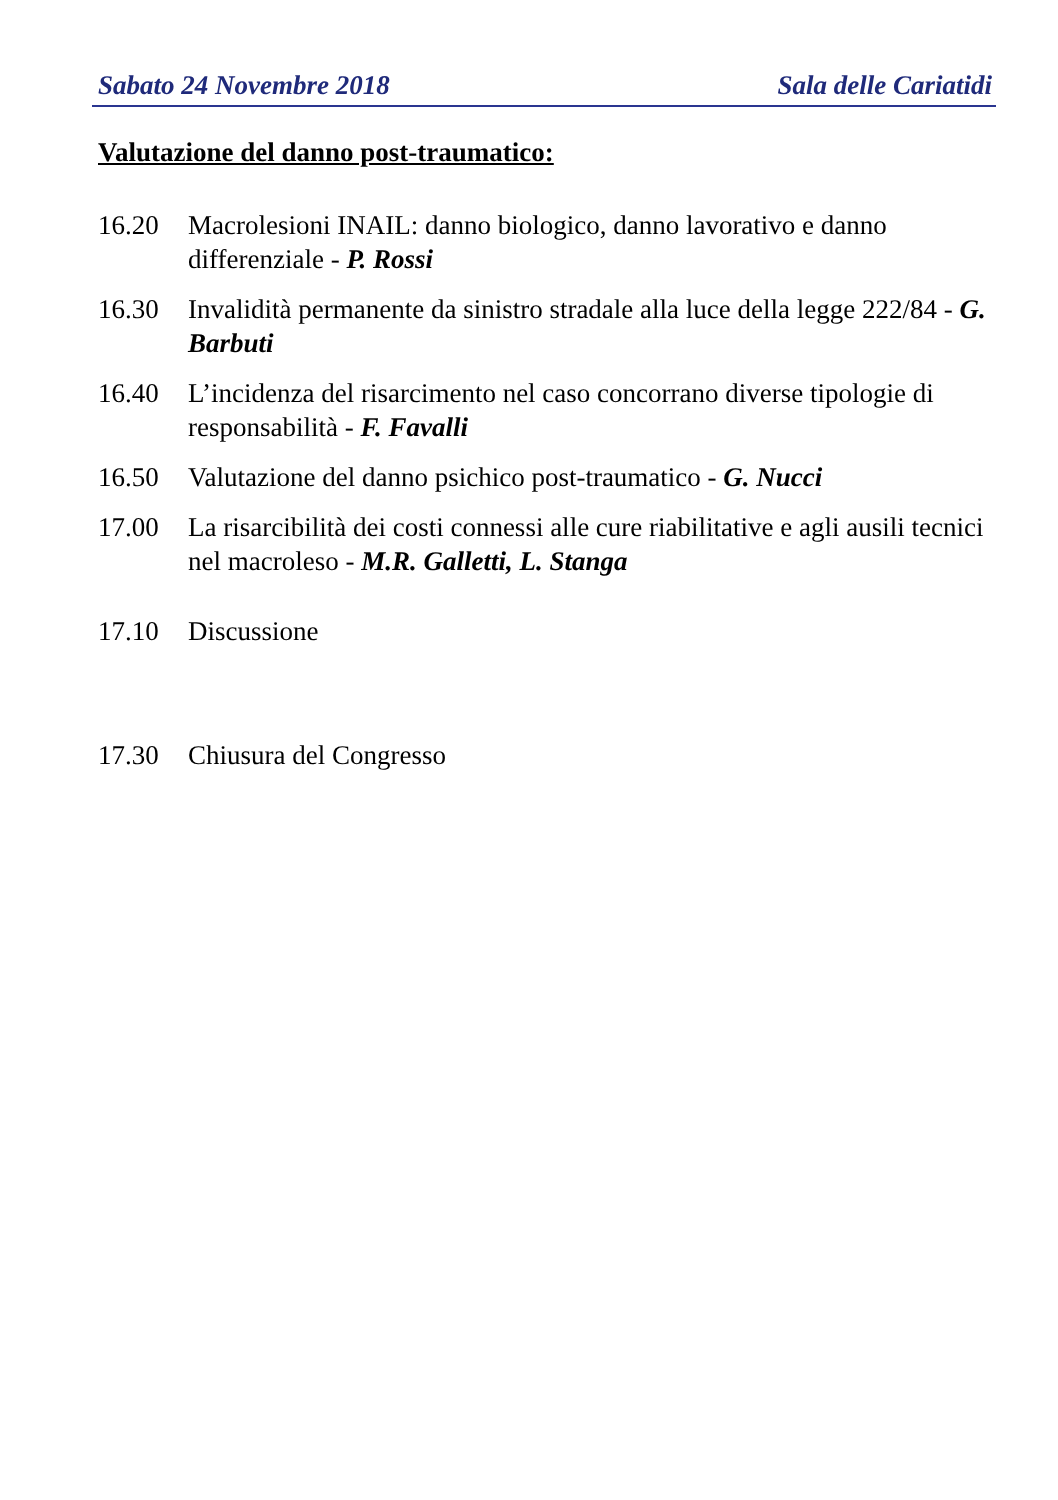Sabato 24 Novembre 2018 Sala delle Cariatidi
Valutazione del danno post-traumatico:
16.20 Macrolesioni INAIL: danno biologico, danno lavorativo e danno differenziale - P. Rossi
16.30 Invalidità permanente da sinistro stradale alla luce della legge 222/84 - G. Barbuti
16.40 L’incidenza del risarcimento nel caso concorrano diverse tipologie di responsabilità - F. Favalli
16.50 Valutazione del danno psichico post-traumatico - G. Nucci
17.00 La risarcibilità dei costi connessi alle cure riabilitative e agli ausili tecnici nel macroleso - M.R. Galletti, L. Stanga
17.10 Discussione
17.30 Chiusura del Congresso